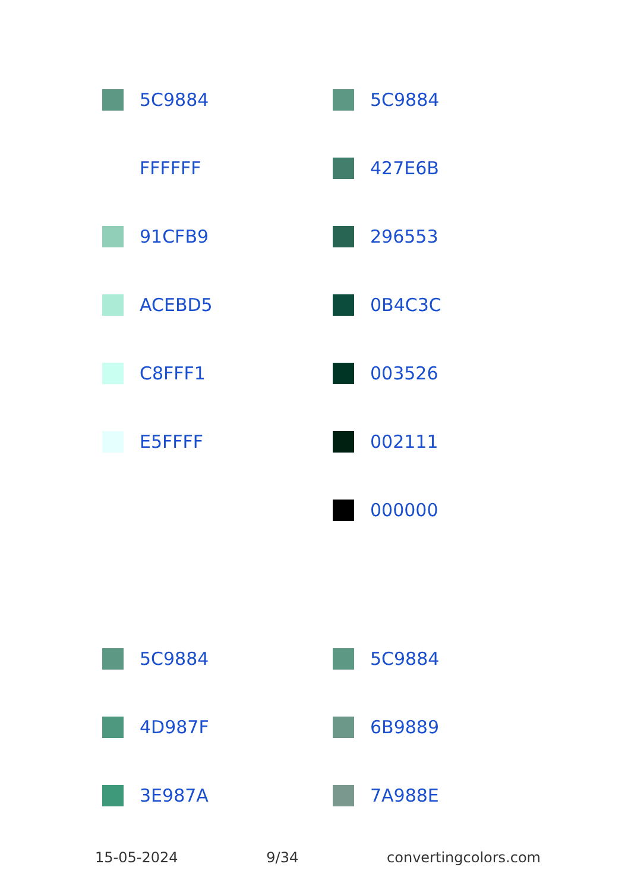5C9884
FFFFFF
91CFB9
ACEBD5
C8FFF1
E5FFFF
5C9884
427E6B
296553
0B4C3C
003526
002111
000000
5C9884
4D987F
3E987A
5C9884
6B9889
7A988E
15-05-2024 9/34 convertingcolors.com